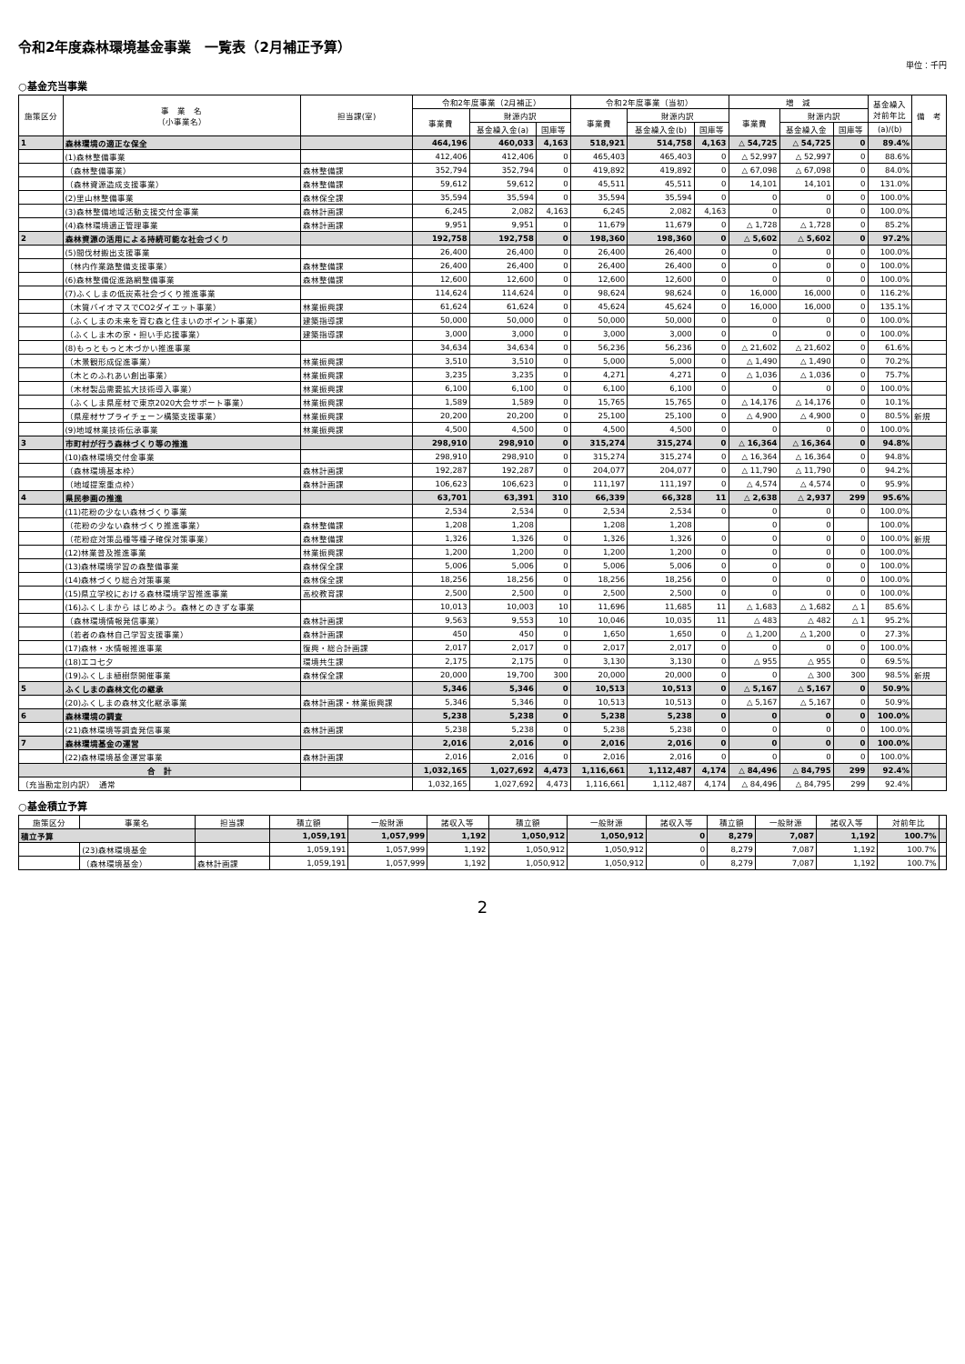令和2年度森林環境基金事業　一覧表（2月補正予算）
単位：千円
○基金充当事業
| 施策区分 | 事 業 名 （小事業名） | 担当課(室) | 令和2年度事業（2月補正） | | | 令和2年度事業（当初） | | | 増 減 | | | 基金繰入 対前年比 | 備 考 |
| --- | --- | --- | --- | --- | --- | --- | --- | --- | --- | --- | --- | --- | --- |
| | | | 事業費 | 財源内訳 | | 事業費 | 財源内訳 | | 事業費 | 財源内訳 | | | |
| | | | | 基金繰入金(a) | 国庫等 | | 基金繰入金(b) | 国庫等 | | 基金繰入金 | 国庫等 | (a)/(b) | |
| 1 | 森林環境の適正な保全 | | 464,196 | 460,033 | 4,163 | 518,921 | 514,758 | 4,163 | △ 54,725 | △ 54,725 | 0 | 89.4% | |
| | (1)森林整備事業 | | 412,406 | 412,406 | 0 | 465,403 | 465,403 | 0 | △ 52,997 | △ 52,997 | 0 | 88.6% | |
| | （森林整備事業） | 森林整備課 | 352,794 | 352,794 | 0 | 419,892 | 419,892 | 0 | △ 67,098 | △ 67,098 | 0 | 84.0% | |
| | （森林資源造成支援事業） | 森林整備課 | 59,612 | 59,612 | 0 | 45,511 | 45,511 | 0 | 14,101 | 14,101 | 0 | 131.0% | |
| | (2)里山林整備事業 | 森林保全課 | 35,594 | 35,594 | 0 | 35,594 | 35,594 | 0 | 0 | 0 | 0 | 100.0% | |
| | (3)森林整備地域活動支援交付金事業 | 森林計画課 | 6,245 | 2,082 | 4,163 | 6,245 | 2,082 | 4,163 | 0 | 0 | 0 | 100.0% | |
| | (4)森林環境適正管理事業 | 森林計画課 | 9,951 | 9,951 | 0 | 11,679 | 11,679 | 0 | △ 1,728 | △ 1,728 | 0 | 85.2% | |
| 2 | 森林資源の活用による持続可能な社会づくり | | 192,758 | 192,758 | 0 | 198,360 | 198,360 | 0 | △ 5,602 | △ 5,602 | 0 | 97.2% | |
| | (5)間伐材搬出支援事業 | | 26,400 | 26,400 | 0 | 26,400 | 26,400 | 0 | 0 | 0 | 0 | 100.0% | |
| | （林内作業路整備支援事業） | 森林整備課 | 26,400 | 26,400 | 0 | 26,400 | 26,400 | 0 | 0 | 0 | 0 | 100.0% | |
| | (6)森林整備促進路網整備事業 | 森林整備課 | 12,600 | 12,600 | 0 | 12,600 | 12,600 | 0 | 0 | 0 | 0 | 100.0% | |
| | (7)ふくしまの低炭素社会づくり推進事業 | | 114,624 | 114,624 | 0 | 98,624 | 98,624 | 0 | 16,000 | 16,000 | 0 | 116.2% | |
| | （木質バイオマスでCO2ダイエット事業） | 林業振興課 | 61,624 | 61,624 | 0 | 45,624 | 45,624 | 0 | 16,000 | 16,000 | 0 | 135.1% | |
| | （ふくしまの未来を育む森と住まいのポイント事業） | 建築指導課 | 50,000 | 50,000 | 0 | 50,000 | 50,000 | 0 | 0 | 0 | 0 | 100.0% | |
| | （ふくしま木の家・担い手応援事業） | 建築指導課 | 3,000 | 3,000 | 0 | 3,000 | 3,000 | 0 | 0 | 0 | 0 | 100.0% | |
| | (8)もっともっと木づかい推進事業 | | 34,634 | 34,634 | 0 | 56,236 | 56,236 | 0 | △ 21,602 | △ 21,602 | 0 | 61.6% | |
| | （木景観形成促進事業） | 林業振興課 | 3,510 | 3,510 | 0 | 5,000 | 5,000 | 0 | △ 1,490 | △ 1,490 | 0 | 70.2% | |
| | （木とのふれあい創出事業） | 林業振興課 | 3,235 | 3,235 | 0 | 4,271 | 4,271 | 0 | △ 1,036 | △ 1,036 | 0 | 75.7% | |
| | （木材製品需要拡大技術導入事業） | 林業振興課 | 6,100 | 6,100 | 0 | 6,100 | 6,100 | 0 | 0 | 0 | 0 | 100.0% | |
| | （ふくしま県産材で東京2020大会サポート事業） | 林業振興課 | 1,589 | 1,589 | 0 | 15,765 | 15,765 | 0 | △ 14,176 | △ 14,176 | 0 | 10.1% | |
| | （県産材サプライチェーン構築支援事業） | 林業振興課 | 20,200 | 20,200 | 0 | 25,100 | 25,100 | 0 | △ 4,900 | △ 4,900 | 0 | 80.5% | 新規 |
| | (9)地域林業技術伝承事業 | 林業振興課 | 4,500 | 4,500 | 0 | 4,500 | 4,500 | 0 | 0 | 0 | 0 | 100.0% | |
| 3 | 市町村が行う森林づくり等の推進 | | 298,910 | 298,910 | 0 | 315,274 | 315,274 | 0 | △ 16,364 | △ 16,364 | 0 | 94.8% | |
| | (10)森林環境交付金事業 | | 298,910 | 298,910 | 0 | 315,274 | 315,274 | 0 | △ 16,364 | △ 16,364 | 0 | 94.8% | |
| | （森林環境基本枠） | 森林計画課 | 192,287 | 192,287 | 0 | 204,077 | 204,077 | 0 | △ 11,790 | △ 11,790 | 0 | 94.2% | |
| | （地域提案重点枠） | 森林計画課 | 106,623 | 106,623 | 0 | 111,197 | 111,197 | 0 | △ 4,574 | △ 4,574 | 0 | 95.9% | |
| 4 | 県民参画の推進 | | 63,701 | 63,391 | 310 | 66,339 | 66,328 | 11 | △ 2,638 | △ 2,937 | 299 | 95.6% | |
| | (11)花粉の少ない森林づくり事業 | | 2,534 | 2,534 | 0 | 2,534 | 2,534 | 0 | 0 | 0 | 0 | 100.0% | |
| | （花粉の少ない森林づくり推進事業） | 森林整備課 | 1,208 | 1,208 | | 1,208 | 1,208 | | 0 | 0 | | 100.0% | |
| | （花粉症対策品種等種子確保対策事業） | 森林整備課 | 1,326 | 1,326 | 0 | 1,326 | 1,326 | 0 | 0 | 0 | 0 | 100.0% | 新規 |
| | (12)林業普及推進事業 | 林業振興課 | 1,200 | 1,200 | 0 | 1,200 | 1,200 | 0 | 0 | 0 | 0 | 100.0% | |
| | (13)森林環境学習の森整備事業 | 森林保全課 | 5,006 | 5,006 | 0 | 5,006 | 5,006 | 0 | 0 | 0 | 0 | 100.0% | |
| | (14)森林づくり総合対策事業 | 森林保全課 | 18,256 | 18,256 | 0 | 18,256 | 18,256 | 0 | 0 | 0 | 0 | 100.0% | |
| | (15)県立学校における森林環境学習推進事業 | 高校教育課 | 2,500 | 2,500 | 0 | 2,500 | 2,500 | 0 | 0 | 0 | 0 | 100.0% | |
| | (16)ふくしまから はじめよう。森林とのきずな事業 | | 10,013 | 10,003 | 10 | 11,696 | 11,685 | 11 | △ 1,683 | △ 1,682 | △ 1 | 85.6% | |
| | （森林環境情報発信事業） | 森林計画課 | 9,563 | 9,553 | 10 | 10,046 | 10,035 | 11 | △ 483 | △ 482 | △ 1 | 95.2% | |
| | （若者の森林自己学習支援事業） | 森林計画課 | 450 | 450 | 0 | 1,650 | 1,650 | 0 | △ 1,200 | △ 1,200 | 0 | 27.3% | |
| | (17)森林・水情報推進事業 | 復興・総合計画課 | 2,017 | 2,017 | 0 | 2,017 | 2,017 | 0 | 0 | 0 | 0 | 100.0% | |
| | (18)エコ七夕 | 環境共生課 | 2,175 | 2,175 | 0 | 3,130 | 3,130 | 0 | △ 955 | △ 955 | 0 | 69.5% | |
| | (19)ふくしま植樹祭開催事業 | 森林保全課 | 20,000 | 19,700 | 300 | 20,000 | 20,000 | 0 | 0 | △ 300 | 300 | 98.5% | 新規 |
| 5 | ふくしまの森林文化の継承 | | 5,346 | 5,346 | 0 | 10,513 | 10,513 | 0 | △ 5,167 | △ 5,167 | 0 | 50.9% | |
| | (20)ふくしまの森林文化継承事業 | 森林計画課・林業振興課 | 5,346 | 5,346 | 0 | 10,513 | 10,513 | 0 | △ 5,167 | △ 5,167 | 0 | 50.9% | |
| 6 | 森林環境の調査 | | 5,238 | 5,238 | 0 | 5,238 | 5,238 | 0 | 0 | 0 | 0 | 100.0% | |
| | (21)森林環境等調査発信事業 | 森林計画課 | 5,238 | 5,238 | 0 | 5,238 | 5,238 | 0 | 0 | 0 | 0 | 100.0% | |
| 7 | 森林環境基金の運営 | | 2,016 | 2,016 | 0 | 2,016 | 2,016 | 0 | 0 | 0 | 0 | 100.0% | |
| | (22)森林環境基金運営事業 | 森林計画課 | 2,016 | 2,016 | 0 | 2,016 | 2,016 | 0 | 0 | 0 | 0 | 100.0% | |
| 合 計 | | | 1,032,165 | 1,027,692 | 4,473 | 1,116,661 | 1,112,487 | 4,174 | △ 84,496 | △ 84,795 | 299 | 92.4% | |
| （充当勘定別内訳） 通常 | | | 1,032,165 | 1,027,692 | 4,473 | 1,116,661 | 1,112,487 | 4,174 | △ 84,496 | △ 84,795 | 299 | 92.4% | |
○基金積立予算
| 施策区分 | 事業名 | 担当課 | 積立額 | 一般財源 | 諸収入等 | 積立額 | 一般財源 | 諸収入等 | 積立額 | 一般財源 | 諸収入等 | 対前年比 | |
| --- | --- | --- | --- | --- | --- | --- | --- | --- | --- | --- | --- | --- | --- |
| 積立予算 | | | 1,059,191 | 1,057,999 | 1,192 | 1,050,912 | 1,050,912 | 0 | 8,279 | 7,087 | 1,192 | 100.7% | |
| | (23)森林環境基金 | | 1,059,191 | 1,057,999 | 1,192 | 1,050,912 | 1,050,912 | 0 | 8,279 | 7,087 | 1,192 | 100.7% | |
| | （森林環境基金） | 森林計画課 | 1,059,191 | 1,057,999 | 1,192 | 1,050,912 | 1,050,912 | 0 | 8,279 | 7,087 | 1,192 | 100.7% | |
2